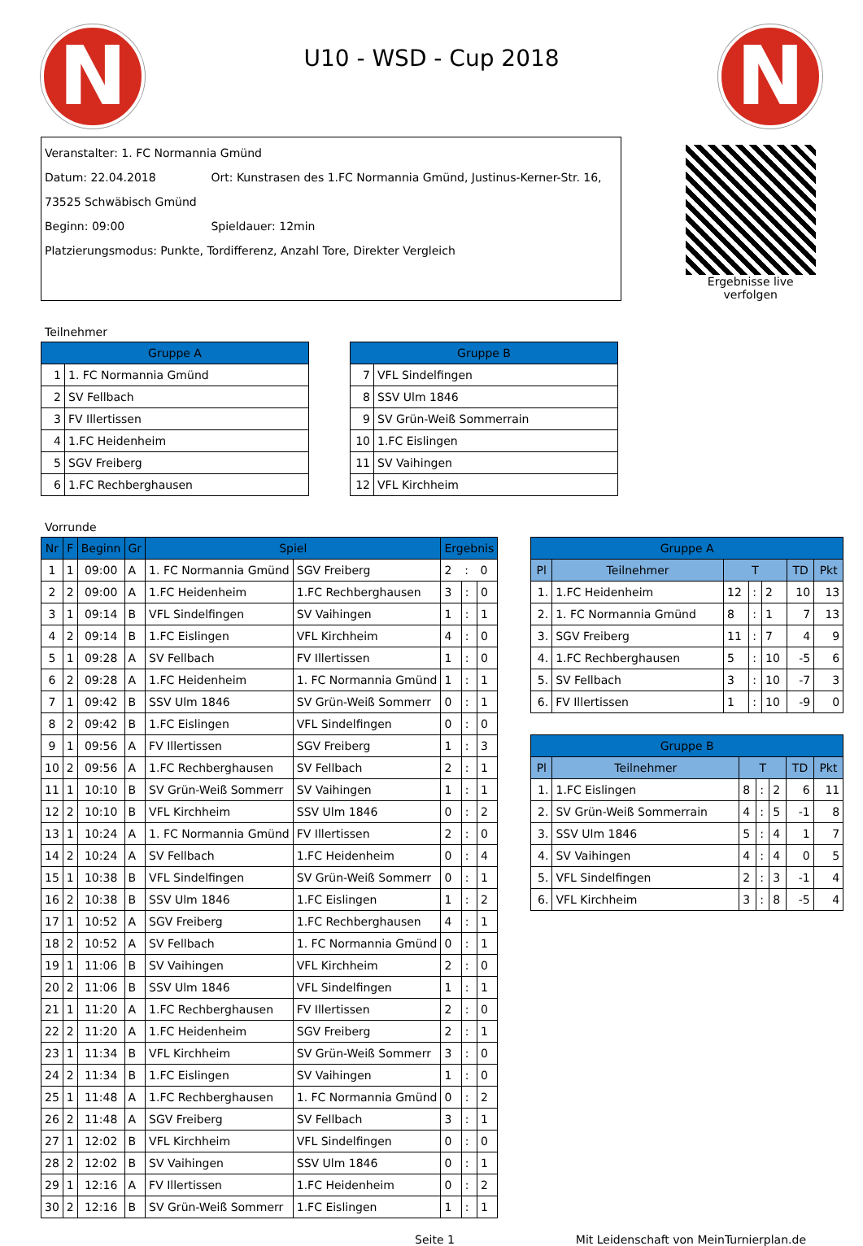N
U10 - WSD - Cup 2018
N
Veranstalter: 1. FC Normannia Gmünd
Datum: 22.04.2018 Ort: Kunstrasen des 1.FC Normannia Gmünd, Justinus-Kerner-Str. 16, 73525 Schwäbisch Gmünd
Beginn: 09:00 Spieldauer: 12min
Platzierungsmodus: Punkte, Tordifferenz, Anzahl Tore, Direkter Vergleich
Ergebnisse live verfolgen
Teilnehmer
| Gruppe A | |
| --- | --- |
| 1 | 1. FC Normannia Gmünd |
| 2 | SV Fellbach |
| 3 | FV Illertissen |
| 4 | 1.FC Heidenheim |
| 5 | SGV Freiberg |
| 6 | 1.FC Rechberghausen |
| Gruppe B | |
| --- | --- |
| 7 | VFL Sindelfingen |
| 8 | SSV Ulm 1846 |
| 9 | SV Grün-Weiß Sommerrain |
| 10 | 1.FC Eislingen |
| 11 | SV Vaihingen |
| 12 | VFL Kirchheim |
Vorrunde
| Nr | F | Beginn | Gr | Spiel | | Ergebnis | | |
| --- | --- | --- | --- | --- | --- | --- | --- | --- |
| 1 | 1 | 09:00 | A | 1. FC Normannia Gmünd | SGV Freiberg | 2 | : | 0 |
| 2 | 2 | 09:00 | A | 1.FC Heidenheim | 1.FC Rechberghausen | 3 | : | 0 |
| 3 | 1 | 09:14 | B | VFL Sindelfingen | SV Vaihingen | 1 | : | 1 |
| 4 | 2 | 09:14 | B | 1.FC Eislingen | VFL Kirchheim | 4 | : | 0 |
| 5 | 1 | 09:28 | A | SV Fellbach | FV Illertissen | 1 | : | 0 |
| 6 | 2 | 09:28 | A | 1.FC Heidenheim | 1. FC Normannia Gmünd | 1 | : | 1 |
| 7 | 1 | 09:42 | B | SSV Ulm 1846 | SV Grün-Weiß Sommerr | 0 | : | 1 |
| 8 | 2 | 09:42 | B | 1.FC Eislingen | VFL Sindelfingen | 0 | : | 0 |
| 9 | 1 | 09:56 | A | FV Illertissen | SGV Freiberg | 1 | : | 3 |
| 10 | 2 | 09:56 | A | 1.FC Rechberghausen | SV Fellbach | 2 | : | 1 |
| 11 | 1 | 10:10 | B | SV Grün-Weiß Sommerr | SV Vaihingen | 1 | : | 1 |
| 12 | 2 | 10:10 | B | VFL Kirchheim | SSV Ulm 1846 | 0 | : | 2 |
| 13 | 1 | 10:24 | A | 1. FC Normannia Gmünd | FV Illertissen | 2 | : | 0 |
| 14 | 2 | 10:24 | A | SV Fellbach | 1.FC Heidenheim | 0 | : | 4 |
| 15 | 1 | 10:38 | B | VFL Sindelfingen | SV Grün-Weiß Sommerr | 0 | : | 1 |
| 16 | 2 | 10:38 | B | SSV Ulm 1846 | 1.FC Eislingen | 1 | : | 2 |
| 17 | 1 | 10:52 | A | SGV Freiberg | 1.FC Rechberghausen | 4 | : | 1 |
| 18 | 2 | 10:52 | A | SV Fellbach | 1. FC Normannia Gmünd | 0 | : | 1 |
| 19 | 1 | 11:06 | B | SV Vaihingen | VFL Kirchheim | 2 | : | 0 |
| 20 | 2 | 11:06 | B | SSV Ulm 1846 | VFL Sindelfingen | 1 | : | 1 |
| 21 | 1 | 11:20 | A | 1.FC Rechberghausen | FV Illertissen | 2 | : | 0 |
| 22 | 2 | 11:20 | A | 1.FC Heidenheim | SGV Freiberg | 2 | : | 1 |
| 23 | 1 | 11:34 | B | VFL Kirchheim | SV Grün-Weiß Sommerr | 3 | : | 0 |
| 24 | 2 | 11:34 | B | 1.FC Eislingen | SV Vaihingen | 1 | : | 0 |
| 25 | 1 | 11:48 | A | 1.FC Rechberghausen | 1. FC Normannia Gmünd | 0 | : | 2 |
| 26 | 2 | 11:48 | A | SGV Freiberg | SV Fellbach | 3 | : | 1 |
| 27 | 1 | 12:02 | B | VFL Kirchheim | VFL Sindelfingen | 0 | : | 0 |
| 28 | 2 | 12:02 | B | SV Vaihingen | SSV Ulm 1846 | 0 | : | 1 |
| 29 | 1 | 12:16 | A | FV Illertissen | 1.FC Heidenheim | 0 | : | 2 |
| 30 | 2 | 12:16 | B | SV Grün-Weiß Sommerr | 1.FC Eislingen | 1 | : | 1 |
| Gruppe A | | | | | | |
| --- | --- | --- | --- | --- | --- | --- |
| Pl | Teilnehmer | T | | | TD | Pkt |
| 1. | 1.FC Heidenheim | 12 | : | 2 | 10 | 13 |
| 2. | 1. FC Normannia Gmünd | 8 | : | 1 | 7 | 13 |
| 3. | SGV Freiberg | 11 | : | 7 | 4 | 9 |
| 4. | 1.FC Rechberghausen | 5 | : | 10 | -5 | 6 |
| 5. | SV Fellbach | 3 | : | 10 | -7 | 3 |
| 6. | FV Illertissen | 1 | : | 10 | -9 | 0 |
| Gruppe B | | | | | | |
| --- | --- | --- | --- | --- | --- | --- |
| Pl | Teilnehmer | T | | | TD | Pkt |
| 1. | 1.FC Eislingen | 8 | : | 2 | 6 | 11 |
| 2. | SV Grün-Weiß Sommerrain | 4 | : | 5 | -1 | 8 |
| 3. | SSV Ulm 1846 | 5 | : | 4 | 1 | 7 |
| 4. | SV Vaihingen | 4 | : | 4 | 0 | 5 |
| 5. | VFL Sindelfingen | 2 | : | 3 | -1 | 4 |
| 6. | VFL Kirchheim | 3 | : | 8 | -5 | 4 |
Seite 1 Mit Leidenschaft von MeinTurnierplan.de